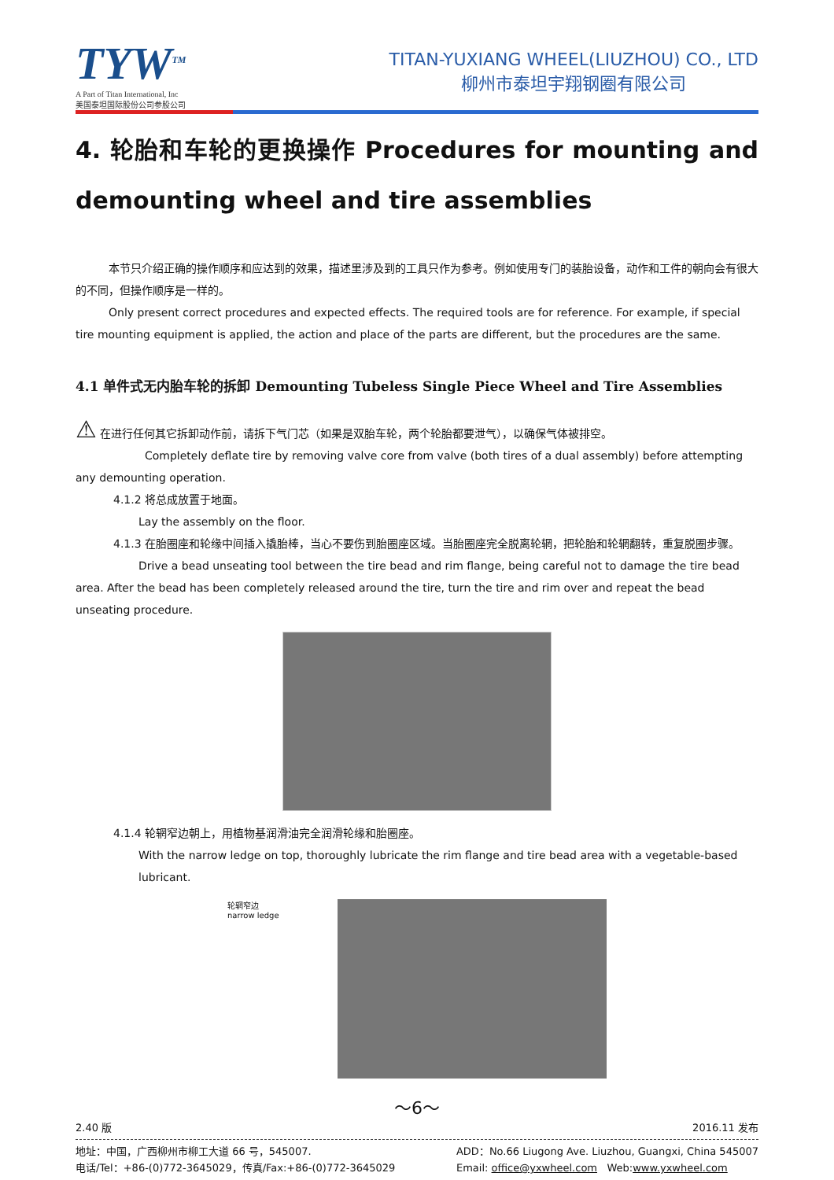TYW<sup>TM</sup>
A Part of Titan International, Inc
美国泰坦国际股份公司参股公司
TITAN-YUXIANG WHEEL(LIUZHOU) CO., LTD
柳州市泰坦宇翔钢圈有限公司
4. 轮胎和车轮的更换操作 Procedures for mounting and demounting wheel and tire assemblies
本节只介绍正确的操作顺序和应达到的效果，描述里涉及到的工具只作为参考。例如使用专门的装胎设备，动作和工件的朝向会有很大的不同，但操作顺序是一样的。
Only present correct procedures and expected effects. The required tools are for reference. For example, if special tire mounting equipment is applied, the action and place of the parts are different, but the procedures are the same.
4.1 单件式无内胎车轮的拆卸 Demounting Tubeless Single Piece Wheel and Tire Assemblies
⚠ 在进行任何其它拆卸动作前，请拆下气门芯（如果是双胎车轮，两个轮胎都要泄气），以确保气体被排空。
Completely deflate tire by removing valve core from valve (both tires of a dual assembly) before attempting any demounting operation.
4.1.2 将总成放置于地面。
Lay the assembly on the floor.
4.1.3 在胎圈座和轮缘中间插入撬胎棒，当心不要伤到胎圈座区域。当胎圈座完全脱离轮辋，把轮胎和轮辋翻转，重复脱圈步骤。
Drive a bead unseating tool between the tire bead and rim flange, being careful not to damage the tire bead area. After the bead has been completely released around the tire, turn the tire and rim over and repeat the bead unseating procedure.
4.1.4 轮辋窄边朝上，用植物基润滑油完全润滑轮缘和胎圈座。
With the narrow ledge on top, thoroughly lubricate the rim flange and tire bead area with a vegetable-based lubricant.
轮辋窄边
narrow ledge
～6～
2.40 版 2016.11 发布
地址：中国，广西柳州市柳工大道 66 号，545007.
电话/Tel：+86-(0)772-3645029，传真/Fax:+86-(0)772-3645029
ADD：No.66 Liugong Ave. Liuzhou, Guangxi, China 545007
Email: office@yxwheel.com Web:www.yxwheel.com